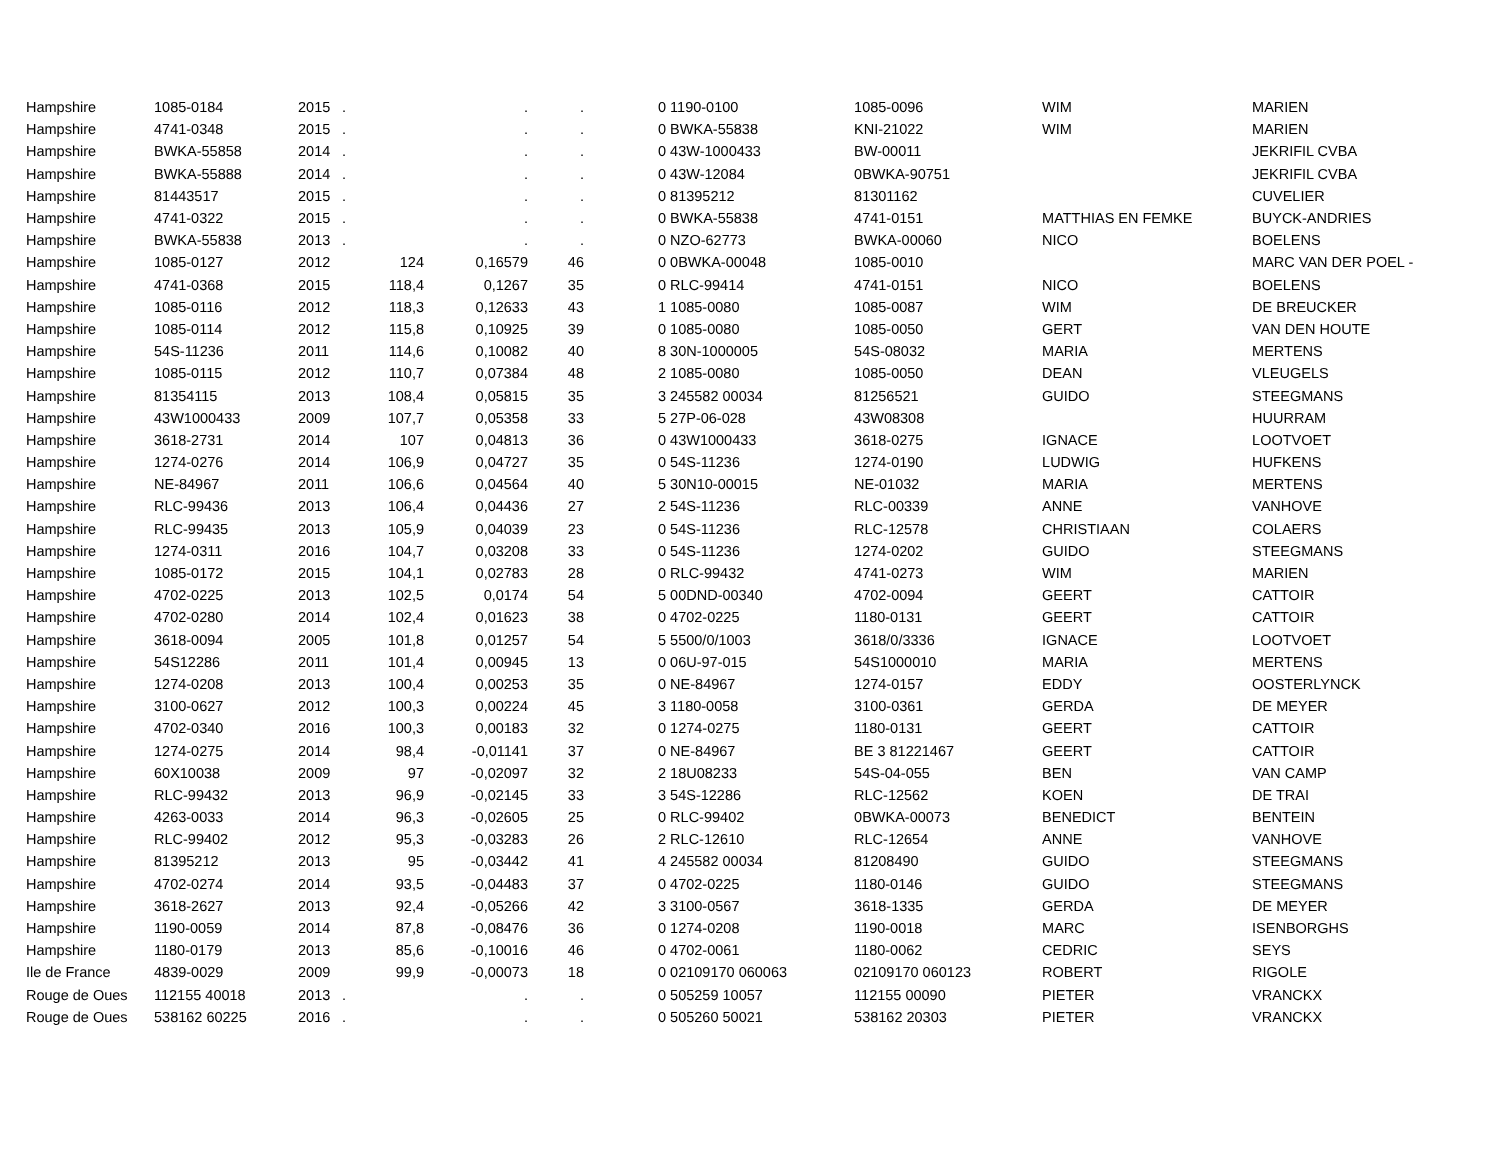| Hampshire | 1085-0184 | 2015 | . | . | . | | 0 | 1190-0100 | 1085-0096 | WIM | MARIEN |
| Hampshire | 4741-0348 | 2015 | . | . | . | | 0 | BWKA-55838 | KNI-21022 | WIM | MARIEN |
| Hampshire | BWKA-55858 | 2014 | . | . | . | | 0 | 43W-1000433 | BW-00011 | | JEKRIFIL CVBA |
| Hampshire | BWKA-55888 | 2014 | . | . | . | | 0 | 43W-12084 | 0BWKA-90751 | | JEKRIFIL CVBA |
| Hampshire | 81443517 | 2015 | . | . | . | | 0 | 81395212 | 81301162 | | CUVELIER |
| Hampshire | 4741-0322 | 2015 | . | . | . | | 0 | BWKA-55838 | 4741-0151 | MATTHIAS EN FEMKE | BUYCK-ANDRIES |
| Hampshire | BWKA-55838 | 2013 | . | . | . | | 0 | NZO-62773 | BWKA-00060 | NICO | BOELENS |
| Hampshire | 1085-0127 | 2012 | 124 | 0,16579 | 46 | | 0 | 0BWKA-00048 | 1085-0010 | | MARC VAN DER POEL - |
| Hampshire | 4741-0368 | 2015 | 118,4 | 0,1267 | 35 | | 0 | RLC-99414 | 4741-0151 | NICO | BOELENS |
| Hampshire | 1085-0116 | 2012 | 118,3 | 0,12633 | 43 | | 1 | 1085-0080 | 1085-0087 | WIM | DE BREUCKER |
| Hampshire | 1085-0114 | 2012 | 115,8 | 0,10925 | 39 | | 0 | 1085-0080 | 1085-0050 | GERT | VAN DEN HOUTE |
| Hampshire | 54S-11236 | 2011 | 114,6 | 0,10082 | 40 | | 8 | 30N-1000005 | 54S-08032 | MARIA | MERTENS |
| Hampshire | 1085-0115 | 2012 | 110,7 | 0,07384 | 48 | | 2 | 1085-0080 | 1085-0050 | DEAN | VLEUGELS |
| Hampshire | 81354115 | 2013 | 108,4 | 0,05815 | 35 | | 3 | 245582 00034 | 81256521 | GUIDO | STEEGMANS |
| Hampshire | 43W1000433 | 2009 | 107,7 | 0,05358 | 33 | | 5 | 27P-06-028 | 43W08308 | | HUURRAM |
| Hampshire | 3618-2731 | 2014 | 107 | 0,04813 | 36 | | 0 | 43W1000433 | 3618-0275 | IGNACE | LOOTVOET |
| Hampshire | 1274-0276 | 2014 | 106,9 | 0,04727 | 35 | | 0 | 54S-11236 | 1274-0190 | LUDWIG | HUFKENS |
| Hampshire | NE-84967 | 2011 | 106,6 | 0,04564 | 40 | | 5 | 30N10-00015 | NE-01032 | MARIA | MERTENS |
| Hampshire | RLC-99436 | 2013 | 106,4 | 0,04436 | 27 | | 2 | 54S-11236 | RLC-00339 | ANNE | VANHOVE |
| Hampshire | RLC-99435 | 2013 | 105,9 | 0,04039 | 23 | | 0 | 54S-11236 | RLC-12578 | CHRISTIAAN | COLAERS |
| Hampshire | 1274-0311 | 2016 | 104,7 | 0,03208 | 33 | | 0 | 54S-11236 | 1274-0202 | GUIDO | STEEGMANS |
| Hampshire | 1085-0172 | 2015 | 104,1 | 0,02783 | 28 | | 0 | RLC-99432 | 4741-0273 | WIM | MARIEN |
| Hampshire | 4702-0225 | 2013 | 102,5 | 0,0174 | 54 | | 5 | 00DND-00340 | 4702-0094 | GEERT | CATTOIR |
| Hampshire | 4702-0280 | 2014 | 102,4 | 0,01623 | 38 | | 0 | 4702-0225 | 1180-0131 | GEERT | CATTOIR |
| Hampshire | 3618-0094 | 2005 | 101,8 | 0,01257 | 54 | | 5 | 5500/0/1003 | 3618/0/3336 | IGNACE | LOOTVOET |
| Hampshire | 54S12286 | 2011 | 101,4 | 0,00945 | 13 | | 0 | 06U-97-015 | 54S1000010 | MARIA | MERTENS |
| Hampshire | 1274-0208 | 2013 | 100,4 | 0,00253 | 35 | | 0 | NE-84967 | 1274-0157 | EDDY | OOSTERLYNCK |
| Hampshire | 3100-0627 | 2012 | 100,3 | 0,00224 | 45 | | 3 | 1180-0058 | 3100-0361 | GERDA | DE MEYER |
| Hampshire | 4702-0340 | 2016 | 100,3 | 0,00183 | 32 | | 0 | 1274-0275 | 1180-0131 | GEERT | CATTOIR |
| Hampshire | 1274-0275 | 2014 | 98,4 | -0,01141 | 37 | | 0 | NE-84967 | BE 3 81221467 | GEERT | CATTOIR |
| Hampshire | 60X10038 | 2009 | 97 | -0,02097 | 32 | | 2 | 18U08233 | 54S-04-055 | BEN | VAN CAMP |
| Hampshire | RLC-99432 | 2013 | 96,9 | -0,02145 | 33 | | 3 | 54S-12286 | RLC-12562 | KOEN | DE TRAI |
| Hampshire | 4263-0033 | 2014 | 96,3 | -0,02605 | 25 | | 0 | RLC-99402 | 0BWKA-00073 | BENEDICT | BENTEIN |
| Hampshire | RLC-99402 | 2012 | 95,3 | -0,03283 | 26 | | 2 | RLC-12610 | RLC-12654 | ANNE | VANHOVE |
| Hampshire | 81395212 | 2013 | 95 | -0,03442 | 41 | | 4 | 245582 00034 | 81208490 | GUIDO | STEEGMANS |
| Hampshire | 4702-0274 | 2014 | 93,5 | -0,04483 | 37 | | 0 | 4702-0225 | 1180-0146 | GUIDO | STEEGMANS |
| Hampshire | 3618-2627 | 2013 | 92,4 | -0,05266 | 42 | | 3 | 3100-0567 | 3618-1335 | GERDA | DE MEYER |
| Hampshire | 1190-0059 | 2014 | 87,8 | -0,08476 | 36 | | 0 | 1274-0208 | 1190-0018 | MARC | ISENBORGHS |
| Hampshire | 1180-0179 | 2013 | 85,6 | -0,10016 | 46 | | 0 | 4702-0061 | 1180-0062 | CEDRIC | SEYS |
| Ile de France | 4839-0029 | 2009 | 99,9 | -0,00073 | 18 | | 0 | 02109170 060063 | 02109170 060123 | ROBERT | RIGOLE |
| Rouge de Oues | 112155 40018 | 2013 | . | . | . | | 0 | 505259 10057 | 112155 00090 | PIETER | VRANCKX |
| Rouge de Oues | 538162 60225 | 2016 | . | . | . | | 0 | 505260 50021 | 538162 20303 | PIETER | VRANCKX |